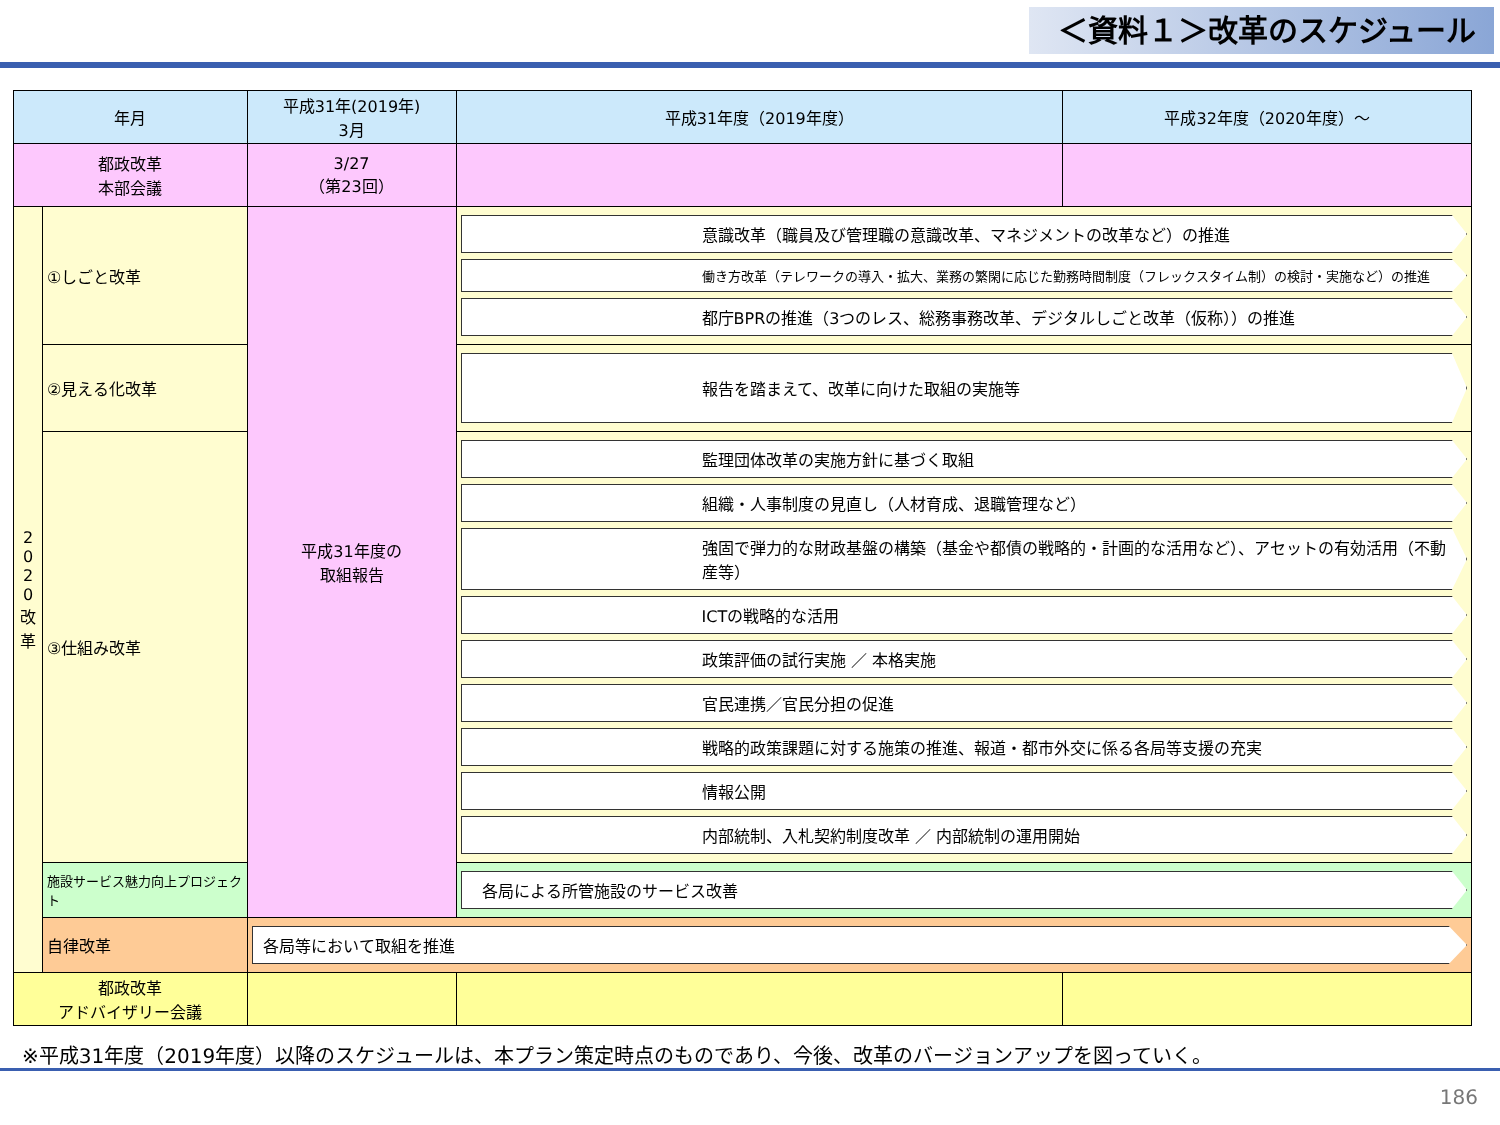＜資料１＞改革のスケジュール
| 年月 | | 平成31年(2019年) 3月 | 平成31年度（2019年度） | 平成32年度（2020年度）～ |
| --- | --- | --- | --- | --- |
| 都政改革 本部会議 | | 3/27 （第23回） | | |
| 2 0 2 0 改 革 | ①しごと改革 | 平成31年度の 取組報告 | 意識改革（職員及び管理職の意識改革、マネジメントの改革など）の推進 働き方改革（テレワークの導入・拡大、業務の繁閑に応じた勤務時間制度（フレックスタイム制）の検討・実施など）の推進 都庁BPRの推進（3つのレス、総務事務改革、デジタルしごと改革（仮称））の推進 | |
| | ②見える化改革 | | 報告を踏まえて、改革に向けた取組の実施等 | |
| | ③仕組み改革 | | 監理団体改革の実施方針に基づく取組 組織・人事制度の見直し（人材育成、退職管理など） 強固で弾力的な財政基盤の構築（基金や都債の戦略的・計画的な活用など）、アセットの有効活用（不動産等） ICTの戦略的な活用 政策評価の試行実施 ／ 本格実施 官民連携／官民分担の促進 戦略的政策課題に対する施策の推進、報道・都市外交に係る各局等支援の充実 情報公開 内部統制、入札契約制度改革 ／ 内部統制の運用開始 | |
| | 施設サービス魅力向上プロジェクト | | 各局による所管施設のサービス改善 | |
| | 自律改革 | 各局等において取組を推進 | | |
| 都政改革 アドバイザリー会議 | | | | |
※平成31年度（2019年度）以降のスケジュールは、本プラン策定時点のものであり、今後、改革のバージョンアップを図っていく。
186